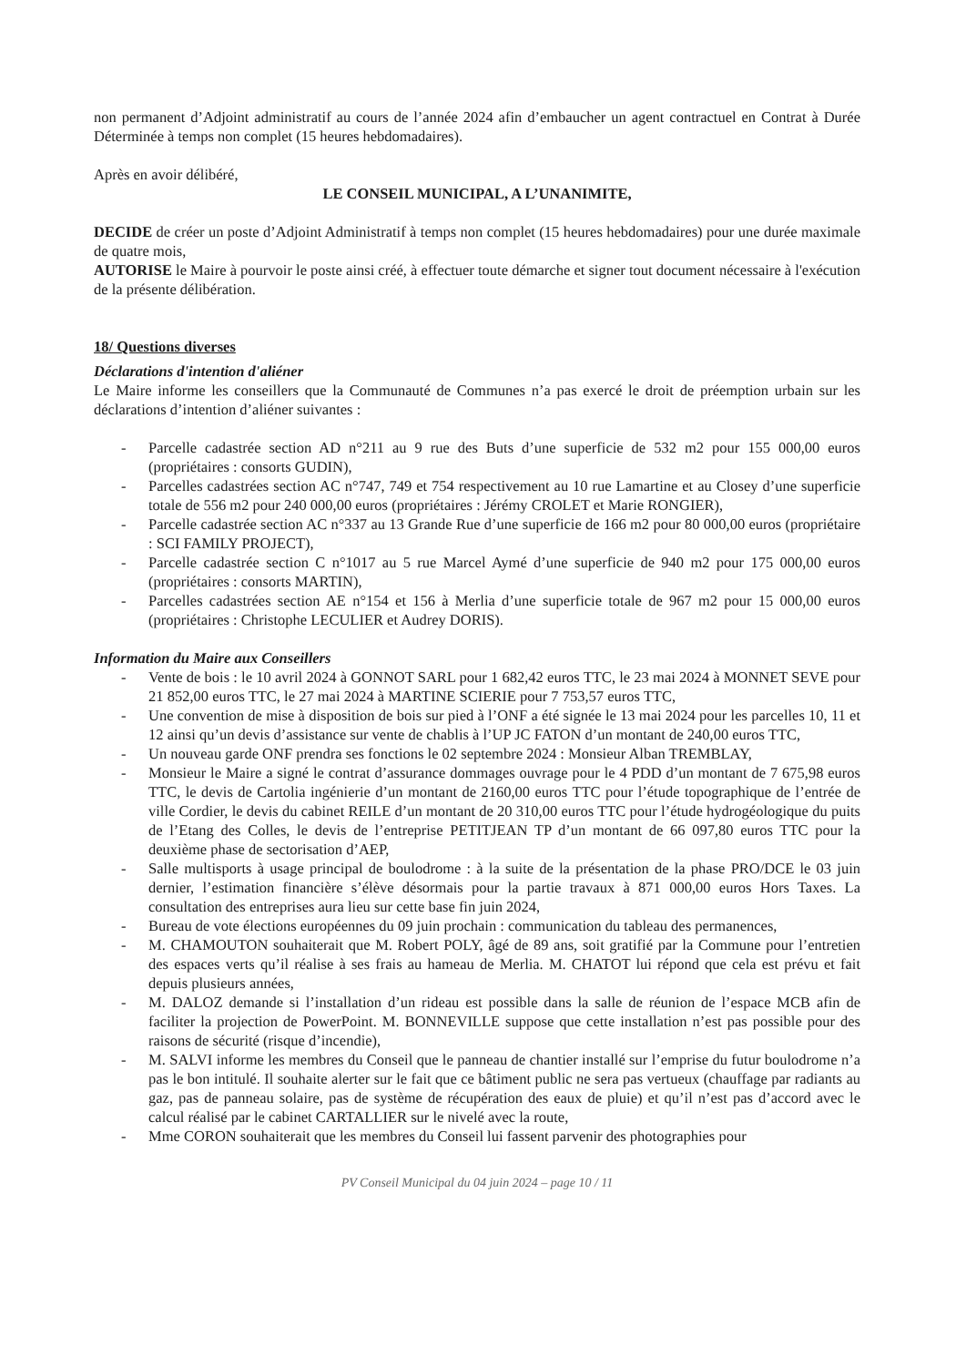non permanent d’Adjoint administratif au cours de l’année 2024 afin d’embaucher un agent contractuel en Contrat à Durée Déterminée à temps non complet (15 heures hebdomadaires).
Après en avoir délibéré,
LE CONSEIL MUNICIPAL, A L’UNANIMITE,
DECIDE de créer un poste d’Adjoint Administratif à temps non complet (15 heures hebdomadaires) pour une durée maximale de quatre mois,
AUTORISE le Maire à pourvoir le poste ainsi créé, à effectuer toute démarche et signer tout document nécessaire à l'exécution de la présente délibération.
18/ Questions diverses
Déclarations d'intention d'aliéner
Le Maire informe les conseillers que la Communauté de Communes n’a pas exercé le droit de préemption urbain sur les déclarations d’intention d’aliéner suivantes :
- Parcelle cadastrée section AD n°211 au 9 rue des Buts d’une superficie de 532 m2 pour 155 000,00 euros (propriétaires : consorts GUDIN),
- Parcelles cadastrées section AC n°747, 749 et 754 respectivement au 10 rue Lamartine et au Closey d’une superficie totale de 556 m2 pour 240 000,00 euros (propriétaires : Jérémy CROLET et Marie RONGIER),
- Parcelle cadastrée section AC n°337 au 13 Grande Rue d’une superficie de 166 m2 pour 80 000,00 euros (propriétaire : SCI FAMILY PROJECT),
- Parcelle cadastrée section C n°1017 au 5 rue Marcel Aymé d’une superficie de 940 m2 pour 175 000,00 euros (propriétaires : consorts MARTIN),
- Parcelles cadastrées section AE n°154 et 156 à Merlia d’une superficie totale de 967 m2 pour 15 000,00 euros (propriétaires : Christophe LECULIER et Audrey DORIS).
Information du Maire aux Conseillers
- Vente de bois : le 10 avril 2024 à GONNOT SARL pour 1 682,42 euros TTC, le 23 mai 2024 à MONNET SEVE pour 21 852,00 euros TTC, le 27 mai 2024 à MARTINE SCIERIE pour 7 753,57 euros TTC,
- Une convention de mise à disposition de bois sur pied à l’ONF a été signée le 13 mai 2024 pour les parcelles 10, 11 et 12 ainsi qu’un devis d’assistance sur vente de chablis à l’UP JC FATON d’un montant de 240,00 euros TTC,
- Un nouveau garde ONF prendra ses fonctions le 02 septembre 2024 : Monsieur Alban TREMBLAY,
- Monsieur le Maire a signé le contrat d’assurance dommages ouvrage pour le 4 PDD d’un montant de 7 675,98 euros TTC, le devis de Cartolia ingénierie d’un montant de 2160,00 euros TTC pour l’étude topographique de l’entrée de ville Cordier, le devis du cabinet REILE d’un montant de 20 310,00 euros TTC pour l’étude hydrogéologique du puits de l’Etang des Colles, le devis de l’entreprise PETITJEAN TP d’un montant de 66 097,80 euros TTC pour la deuxième phase de sectorisation d’AEP,
- Salle multisports à usage principal de boulodrome : à la suite de la présentation de la phase PRO/DCE le 03 juin dernier, l’estimation financière s’élève désormais pour la partie travaux à 871 000,00 euros Hors Taxes. La consultation des entreprises aura lieu sur cette base fin juin 2024,
- Bureau de vote élections européennes du 09 juin prochain : communication du tableau des permanences,
- M. CHAMOUTON souhaiterait que M. Robert POLY, âgé de 89 ans, soit gratifié par la Commune pour l’entretien des espaces verts qu’il réalise à ses frais au hameau de Merlia. M. CHATOT lui répond que cela est prévu et fait depuis plusieurs années,
- M. DALOZ demande si l’installation d’un rideau est possible dans la salle de réunion de l’espace MCB afin de faciliter la projection de PowerPoint. M. BONNEVILLE suppose que cette installation n’est pas possible pour des raisons de sécurité (risque d’incendie),
- M. SALVI informe les membres du Conseil que le panneau de chantier installé sur l’emprise du futur boulodrome n’a pas le bon intitulé. Il souhaite alerter sur le fait que ce bâtiment public ne sera pas vertueux (chauffage par radiants au gaz, pas de panneau solaire, pas de système de récupération des eaux de pluie) et qu’il n’est pas d’accord avec le calcul réalisé par le cabinet CARTALLIER sur le nivelé avec la route,
- Mme CORON souhaiterait que les membres du Conseil lui fassent parvenir des photographies pour
PV Conseil Municipal du 04 juin 2024 – page 10 / 11